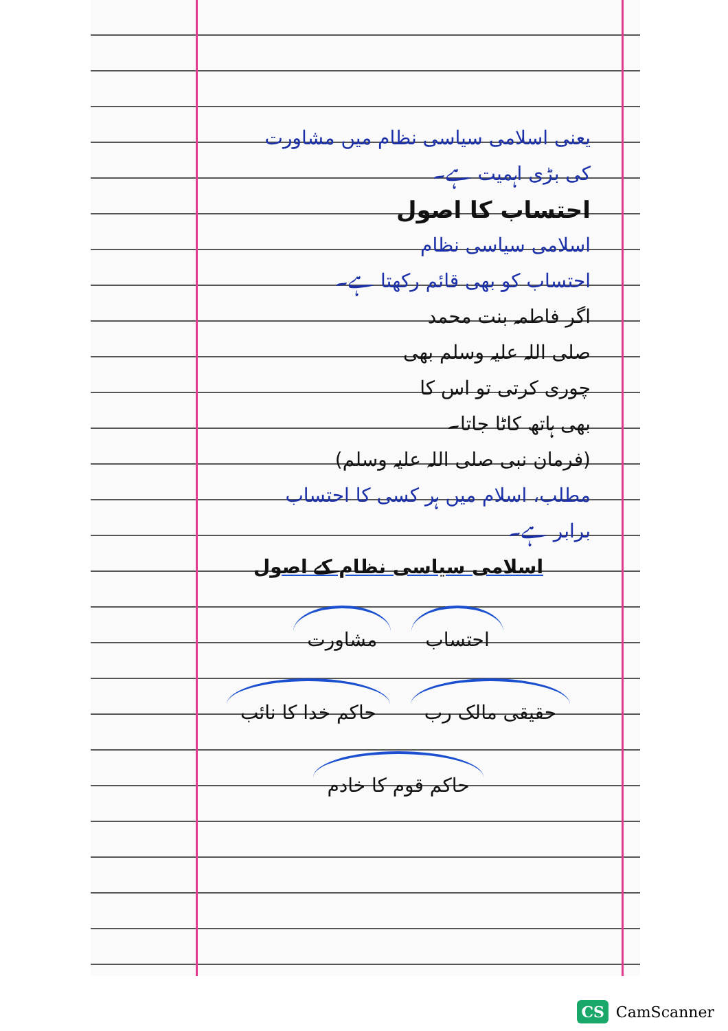یعنی اسلامی سیاسی نظام میں مشاورت
کی بڑی اہمیت ہے۔
احتساب کا اصول
اسلامی سیاسی نظام
احتساب کو بھی قائم رکھتا ہے۔
اگر فاطمہ بنت محمد
صلی اللہ علیہ وسلم بھی
چوری کرتی تو اس کا
بھی ہاتھ کاٹا جاتا۔
(فرمان نبی صلی اللہ علیہ وسلم)
مطلب، اسلام میں ہر کسی کا احتساب
برابر ہے۔
اسلامی سیاسی نظام کے اصول
احتساب مشاورت حقیقی مالک رب حاکم خدا کا نائب حاکم قوم کا خادم
CS CamScanner